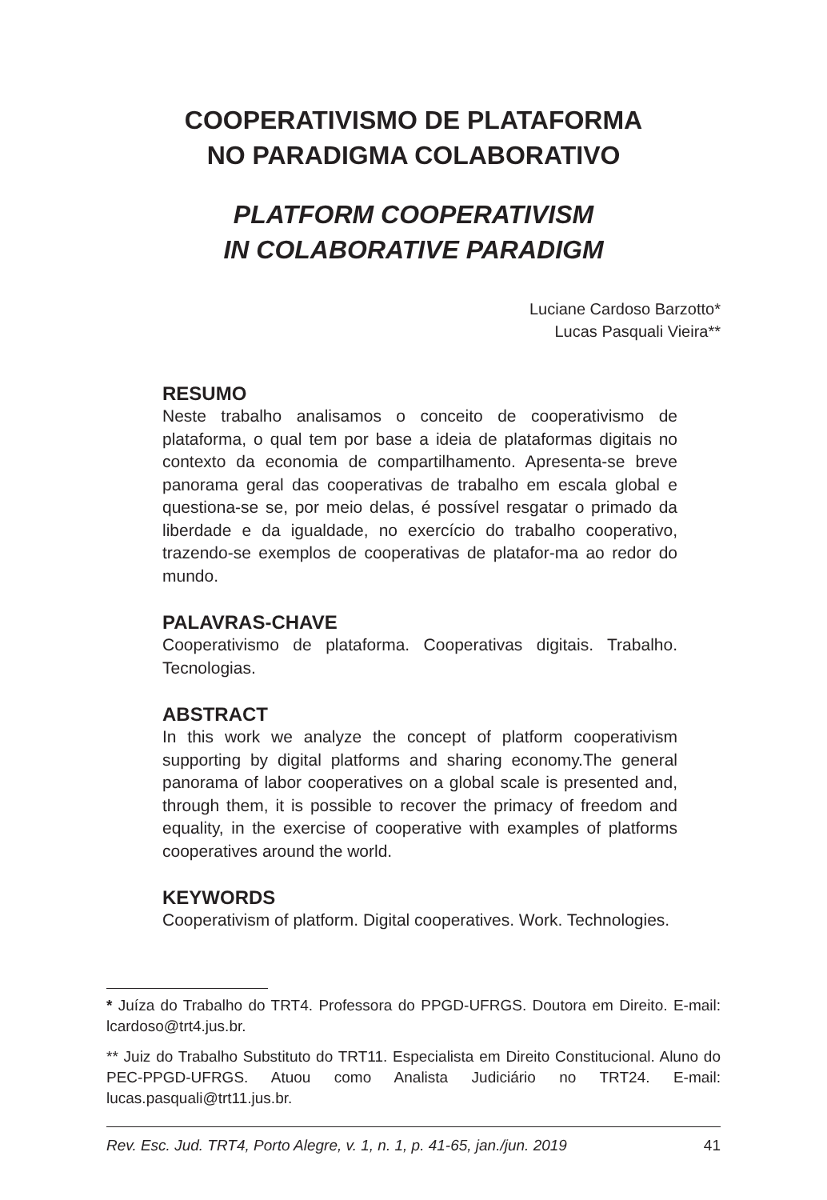COOPERATIVISMO DE PLATAFORMA
NO PARADIGMA COLABORATIVO
PLATFORM COOPERATIVISM
IN COLABORATIVE PARADIGM
Luciane Cardoso Barzotto*
Lucas Pasquali Vieira**
RESUMO
Neste trabalho analisamos o conceito de cooperativismo de plataforma, o qual tem por base a ideia de plataformas digitais no contexto da economia de compartilhamento. Apresenta-se breve panorama geral das cooperativas de trabalho em escala global e questiona-se se, por meio delas, é possível resgatar o primado da liberdade e da igualdade, no exercício do trabalho cooperativo, trazendo-se exemplos de cooperativas de platafor-ma ao redor do mundo.
PALAVRAS-CHAVE
Cooperativismo de plataforma. Cooperativas digitais. Trabalho. Tecnologias.
ABSTRACT
In this work we analyze the concept of platform cooperativism supporting by digital platforms and sharing economy.The general panorama of labor cooperatives on a global scale is presented and, through them, it is possible to recover the primacy of freedom and equality, in the exercise of cooperative with examples of platforms cooperatives around the world.
KEYWORDS
Cooperativism of platform. Digital cooperatives. Work. Technologies.
* Juíza do Trabalho do TRT4. Professora do PPGD-UFRGS. Doutora em Direito. E-mail: lcardoso@trt4.jus.br.
** Juiz do Trabalho Substituto do TRT11. Especialista em Direito Constitucional. Aluno do PEC-PPGD-UFRGS. Atuou como Analista Judiciário no TRT24. E-mail: lucas.pasquali@trt11.jus.br.
Rev. Esc. Jud. TRT4, Porto Alegre, v. 1, n. 1, p. 41-65, jan./jun. 2019 41